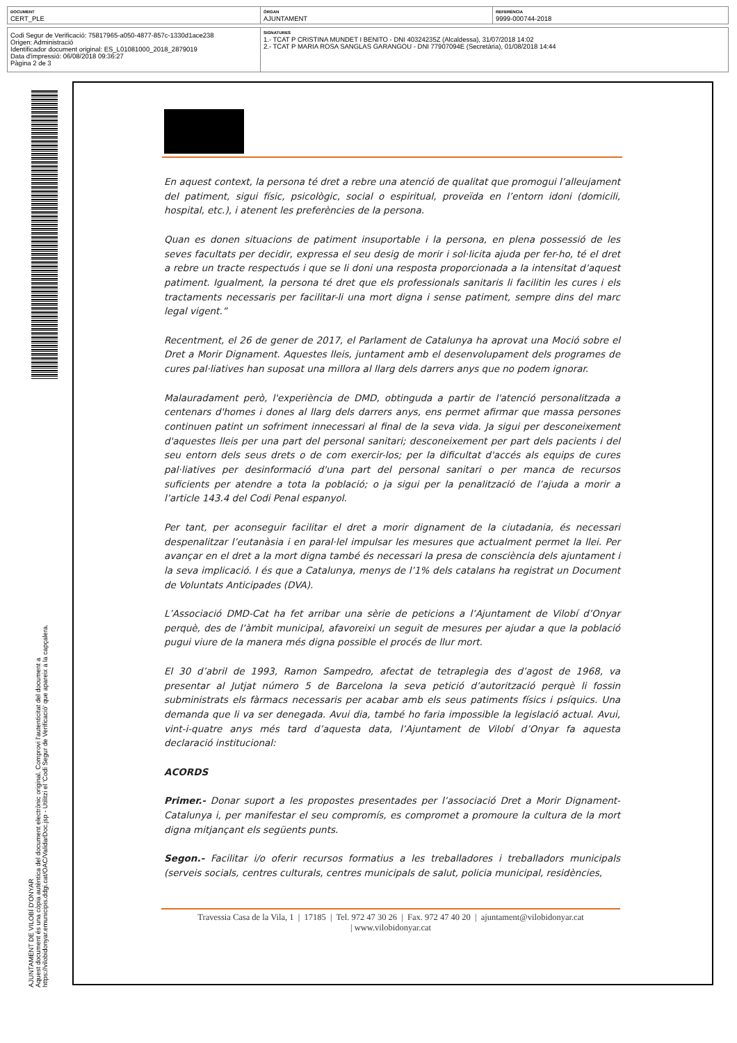| DOCUMENT CERT_PLE | ÒRGAN AJUNTAMENT | REFERÈNCIA 9999-000744-2018 |
| Codi Segur de Verificació: 75817965-a050-4877-857c-1330d1ace238 Origen: Administració Identificador document original: ES_L01081000_2018_2879019 Data d'impressió: 06/08/2018 09:36:27 Pàgina 2 de 3 | SIGNATURES 1.- TCAT P CRISTINA MUNDET I BENITO - DNI 40324235Z (Alcaldessa), 31/07/2018 14:02 2.- TCAT P MARIA ROSA SANGLAS GARANGOU - DNI 77907094E (Secretària), 01/08/2018 14:44 |
AJUNTAMENT DE VILOBÍ D'ONYAR
Aquest document és una còpia autèntica del document electrònic original. Comprovi l'autenticitat del document a
https://vilobidonyar.emunicipis.ddgi.cat/OAC/ValidarDoc.jsp - Utilitzi el 'Codi Segur de Verificació' que apareix a la capçalera.
En aquest context, la persona té dret a rebre una atenció de qualitat que promogui l’alleujament del patiment, sigui físic, psicològic, social o espiritual, proveïda en l’entorn idoni (domicili, hospital, etc.), i atenent les preferències de la persona.
Quan es donen situacions de patiment insuportable i la persona, en plena possessió de les seves facultats per decidir, expressa el seu desig de morir i sol·licita ajuda per fer-ho, té el dret a rebre un tracte respectuós i que se li doni una resposta proporcionada a la intensitat d’aquest patiment. Igualment, la persona té dret que els professionals sanitaris li facilitin les cures i els tractaments necessaris per facilitar-li una mort digna i sense patiment, sempre dins del marc legal vigent.”
Recentment, el 26 de gener de 2017, el Parlament de Catalunya ha aprovat una Moció sobre el Dret a Morir Dignament. Aquestes lleis, juntament amb el desenvolupament dels programes de cures pal·liatives han suposat una millora al llarg dels darrers anys que no podem ignorar.
Malauradament però, l'experiència de DMD, obtinguda a partir de l'atenció personalitzada a centenars d'homes i dones al llarg dels darrers anys, ens permet afirmar que massa persones continuen patint un sofriment innecessari al final de la seva vida. Ja sigui per desconeixement d'aquestes lleis per una part del personal sanitari; desconeixement per part dels pacients i del seu entorn dels seus drets o de com exercir-los; per la dificultat d'accés als equips de cures pal·liatives per desinformació d'una part del personal sanitari o per manca de recursos suficients per atendre a tota la població; o ja sigui per la penalització de l’ajuda a morir a l’article 143.4 del Codi Penal espanyol.
Per tant, per aconseguir facilitar el dret a morir dignament de la ciutadania, és necessari despenalitzar l’eutanàsia i en paral·lel impulsar les mesures que actualment permet la llei. Per avançar en el dret a la mort digna també és necessari la presa de consciència dels ajuntament i la seva implicació. I és que a Catalunya, menys de l’1% dels catalans ha registrat un Document de Voluntats Anticipades (DVA).
L’Associació DMD-Cat ha fet arribar una sèrie de peticions a l’Ajuntament de Vilobí d’Onyar perquè, des de l’àmbit municipal, afavoreixi un seguit de mesures per ajudar a que la població pugui viure de la manera més digna possible el procés de llur mort.
El 30 d’abril de 1993, Ramon Sampedro, afectat de tetraplegia des d’agost de 1968, va presentar al Jutjat número 5 de Barcelona la seva petició d’autorització perquè li fossin subministrats els fàrmacs necessaris per acabar amb els seus patiments físics i psíquics. Una demanda que li va ser denegada. Avui dia, també ho faria impossible la legislació actual. Avui, vint-i-quatre anys més tard d’aquesta data, l’Ajuntament de Vilobí d’Onyar fa aquesta declaració institucional:
ACORDS
Primer.- Donar suport a les propostes presentades per l’associació Dret a Morir Dignament-Catalunya i, per manifestar el seu compromís, es compromet a promoure la cultura de la mort digna mitjançant els següents punts.
Segon.- Facilitar i/o oferir recursos formatius a les treballadores i treballadors municipals (serveis socials, centres culturals, centres municipals de salut, policia municipal, residències,
Travessia Casa de la Vila, 1 | 17185 | Tel. 972 47 30 26 | Fax. 972 47 40 20 | ajuntament@vilobidonyar.cat
| www.vilobidonyar.cat